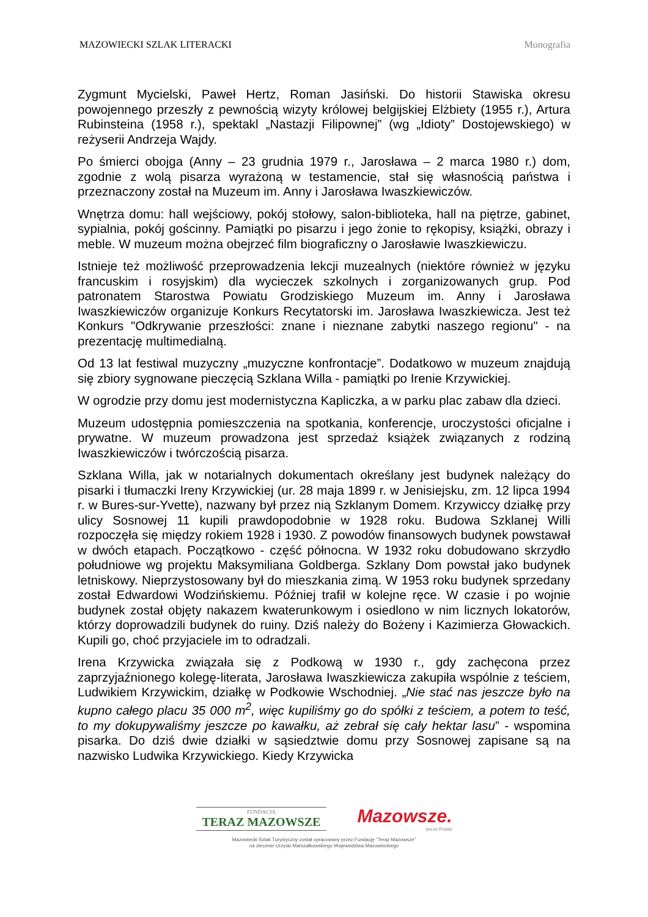MAZOWIECKI SZLAK LITERACKI Monografia
Zygmunt Mycielski, Paweł Hertz, Roman Jasiński. Do historii Stawiska okresu powojennego przeszły z pewnością wizyty królowej belgijskiej Elżbiety (1955 r.), Artura Rubinsteina (1958 r.), spektakl „Nastazji Filipownej” (wg „Idioty” Dostojewskiego) w reżyserii Andrzeja Wajdy.
Po śmierci obojga (Anny – 23 grudnia 1979 r., Jarosława – 2 marca 1980 r.) dom, zgodnie z wolą pisarza wyrażoną w testamencie, stał się własnością państwa i przeznaczony został na Muzeum im. Anny i Jarosława Iwaszkiewiczów.
Wnętrza domu: hall wejściowy, pokój stołowy, salon-biblioteka, hall na piętrze, gabinet, sypialnia, pokój gościnny. Pamiątki po pisarzu i jego żonie to rękopisy, książki, obrazy i meble. W muzeum można obejrzeć film biograficzny o Jarosławie Iwaszkiewiczu.
Istnieje też możliwość przeprowadzenia lekcji muzealnych (niektóre również w języku francuskim i rosyjskim) dla wycieczek szkolnych i zorganizowanych grup. Pod patronatem Starostwa Powiatu Grodziskiego Muzeum im. Anny i Jarosława Iwaszkiewiczów organizuje Konkurs Recytatorski im. Jarosława Iwaszkiewicza. Jest też Konkurs "Odkrywanie przeszłości: znane i nieznane zabytki naszego regionu" - na prezentację multimedialną.
Od 13 lat festiwal muzyczny „muzyczne konfrontacje”. Dodatkowo w muzeum znajdują się zbiory sygnowane pieczęcią Szklana Willa - pamiątki po Irenie Krzywickiej.
W ogrodzie przy domu jest modernistyczna Kapliczka, a w parku plac zabaw dla dzieci.
Muzeum udostępnia pomieszczenia na spotkania, konferencje, uroczystości oficjalne i prywatne. W muzeum prowadzona jest sprzedaż książek związanych z rodziną Iwaszkiewiczów i twórczością pisarza.
Szklana Willa, jak w notarialnych dokumentach określany jest budynek należący do pisarki i tłumaczki Ireny Krzywickiej (ur. 28 maja 1899 r. w Jenisiejsku, zm. 12 lipca 1994 r. w Bures-sur-Yvette), nazwany był przez nią Szklanym Domem. Krzywiccy działkę przy ulicy Sosnowej 11 kupili prawdopodobnie w 1928 roku. Budowa Szklanej Willi rozpoczęła się między rokiem 1928 i 1930. Z powodów finansowych budynek powstawał w dwóch etapach. Początkowo - część północna. W 1932 roku dobudowano skrzydło południowe wg projektu Maksymiliana Goldberga. Szklany Dom powstał jako budynek letniskowy. Nieprzystosowany był do mieszkania zimą. W 1953 roku budynek sprzedany został Edwardowi Wodzińskiemu. Później trafił w kolejne ręce. W czasie i po wojnie budynek został objęty nakazem kwaterunkowym i osiedlono w nim licznych lokatorów, którzy doprowadzili budynek do ruiny. Dziś należy do Bożeny i Kazimierza Głowackich. Kupili go, choć przyjaciele im to odradzali.
Irena Krzywicka związała się z Podkową w 1930 r., gdy zachęcona przez zaprzyjaźnionego kolegę-literata, Jarosława Iwaszkiewicza zakupiła wspólnie z teściem, Ludwikiem Krzywickim, działkę w Podkowie Wschodniej. „Nie stać nas jeszcze było na kupno całego placu 35 000 m<sup>2</sup>, więc kupiliśmy go do spółki z teściem, a potem to teść, to my dokupywaliśmy jeszcze po kawałku, aż zebrał się cały hektar lasu” - wspomina pisarka. Do dziś dwie działki w sąsiedztwie domu przy Sosnowej zapisane są na nazwisko Ludwika Krzywickiego. Kiedy Krzywicka
FUNDACJA
TERAZ MAZOWSZE
Mazowsze.
serce Polski
Mazowiecki Szlak Turystyczny został opracowany przez Fundację "Teraz Mazowsze"
na zlecenie Urzędu Marszałkowskiego Województwa Mazowieckiego